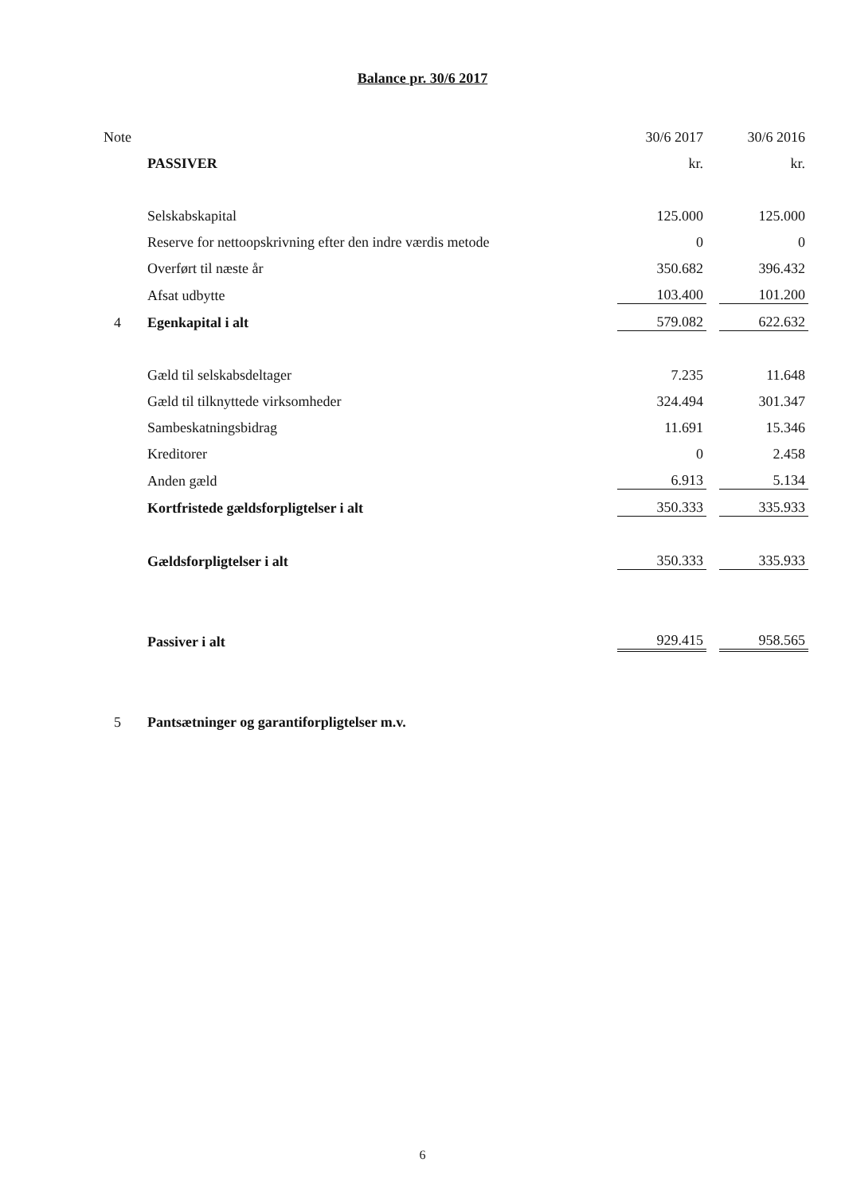Balance pr. 30/6 2017
| Note | | 30/6 2017 | | 30/6 2016 |
| | PASSIVER | kr. | | kr. |
| | Selskabskapital | 125.000 | | 125.000 |
| | Reserve for nettoopskrivning efter den indre værdis metode | 0 | | 0 |
| | Overført til næste år | 350.682 | | 396.432 |
| | Afsat udbytte | 103.400 | | 101.200 |
| 4 | Egenkapital i alt | 579.082 | | 622.632 |
| | Gæld til selskabsdeltager | 7.235 | | 11.648 |
| | Gæld til tilknyttede virksomheder | 324.494 | | 301.347 |
| | Sambeskatningsbidrag | 11.691 | | 15.346 |
| | Kreditorer | 0 | | 2.458 |
| | Anden gæld | 6.913 | | 5.134 |
| | Kortfristede gældsforpligtelser i alt | 350.333 | | 335.933 |
| | Gældsforpligtelser i alt | 350.333 | | 335.933 |
| | Passiver i alt | 929.415 | | 958.565 |
| 5 | Pantsætninger og garantiforpligtelser m.v. | | | |
6